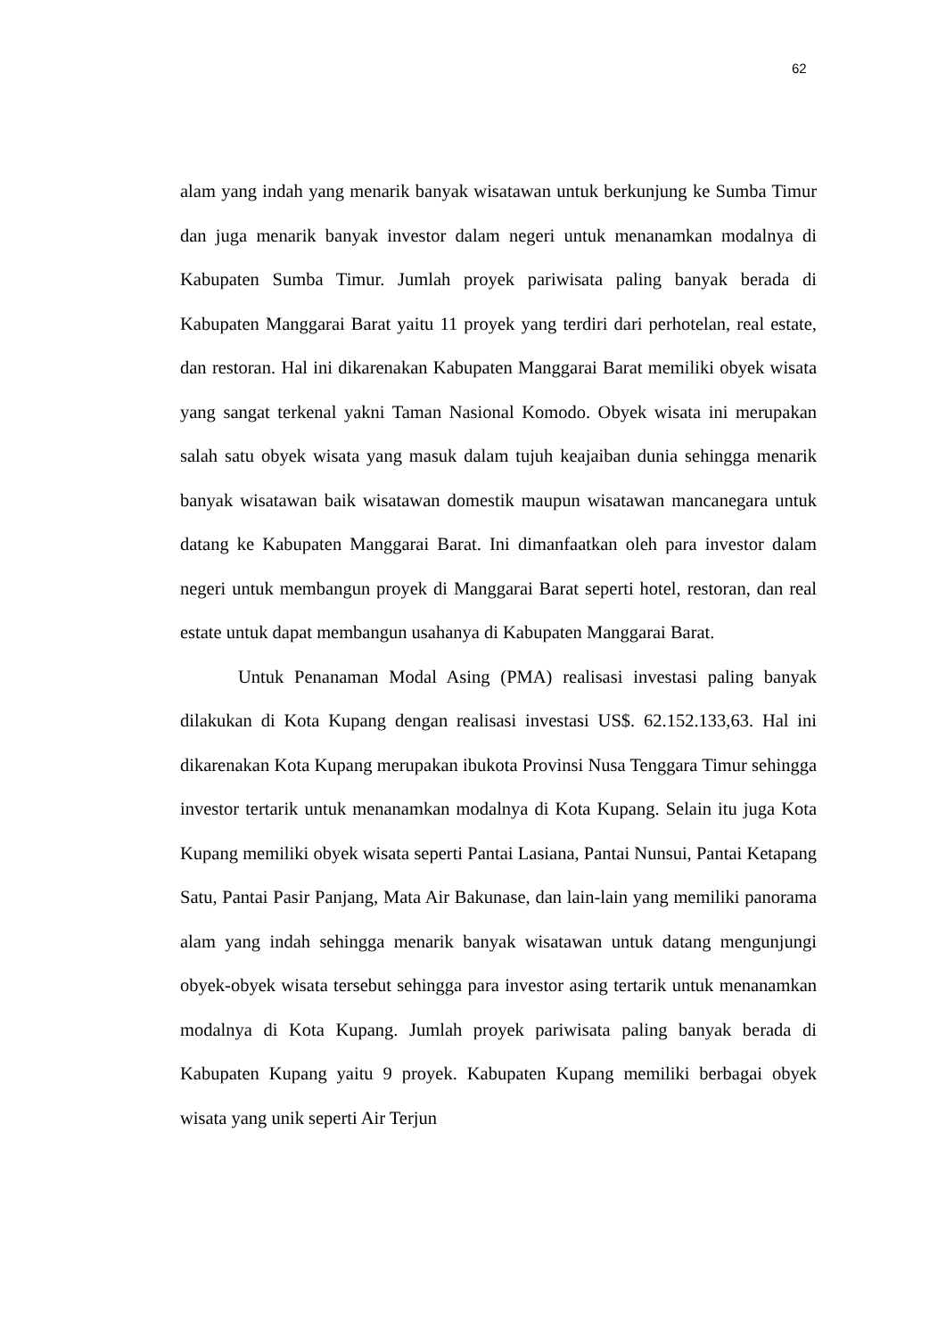62
alam yang indah yang menarik banyak wisatawan untuk berkunjung ke Sumba Timur dan juga menarik banyak investor dalam negeri untuk menanamkan modalnya di Kabupaten Sumba Timur. Jumlah proyek pariwisata paling banyak berada di Kabupaten Manggarai Barat yaitu 11 proyek yang terdiri dari perhotelan, real estate, dan restoran. Hal ini dikarenakan Kabupaten Manggarai Barat memiliki obyek wisata yang sangat terkenal yakni Taman Nasional Komodo. Obyek wisata ini merupakan salah satu obyek wisata yang masuk dalam tujuh keajaiban dunia sehingga menarik banyak wisatawan baik wisatawan domestik maupun wisatawan mancanegara untuk datang ke Kabupaten Manggarai Barat. Ini dimanfaatkan oleh para investor dalam negeri untuk membangun proyek di Manggarai Barat seperti hotel, restoran, dan real estate untuk dapat membangun usahanya di Kabupaten Manggarai Barat.
Untuk Penanaman Modal Asing (PMA) realisasi investasi paling banyak dilakukan di Kota Kupang dengan realisasi investasi US$. 62.152.133,63. Hal ini dikarenakan Kota Kupang merupakan ibukota Provinsi Nusa Tenggara Timur sehingga investor tertarik untuk menanamkan modalnya di Kota Kupang. Selain itu juga Kota Kupang memiliki obyek wisata seperti Pantai Lasiana, Pantai Nunsui, Pantai Ketapang Satu, Pantai Pasir Panjang, Mata Air Bakunase, dan lain-lain yang memiliki panorama alam yang indah sehingga menarik banyak wisatawan untuk datang mengunjungi obyek-obyek wisata tersebut sehingga para investor asing tertarik untuk menanamkan modalnya di Kota Kupang. Jumlah proyek pariwisata paling banyak berada di Kabupaten Kupang yaitu 9 proyek. Kabupaten Kupang memiliki berbagai obyek wisata yang unik seperti Air Terjun